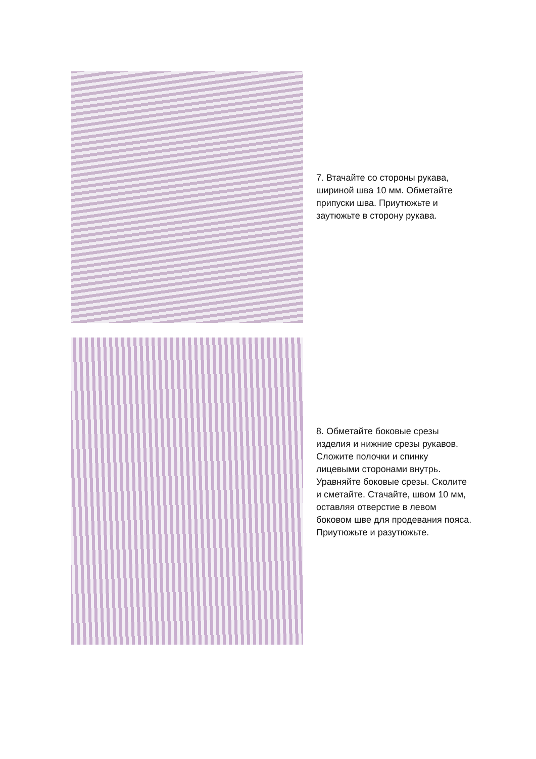7. Втачайте со стороны рукава, шириной шва 10 мм. Обметайте припуски шва. Приутюжьте и заутюжьте в сторону рукава.
8. Обметайте боковые срезы изделия и нижние срезы рукавов. Сложите полочки и спинку лицевыми сторонами внутрь. Уравняйте боковые срезы. Сколите и сметайте. Стачайте, швом 10 мм, оставляя отверстие в левом боковом шве для продевания пояса. Приутюжьте и разутюжьте.